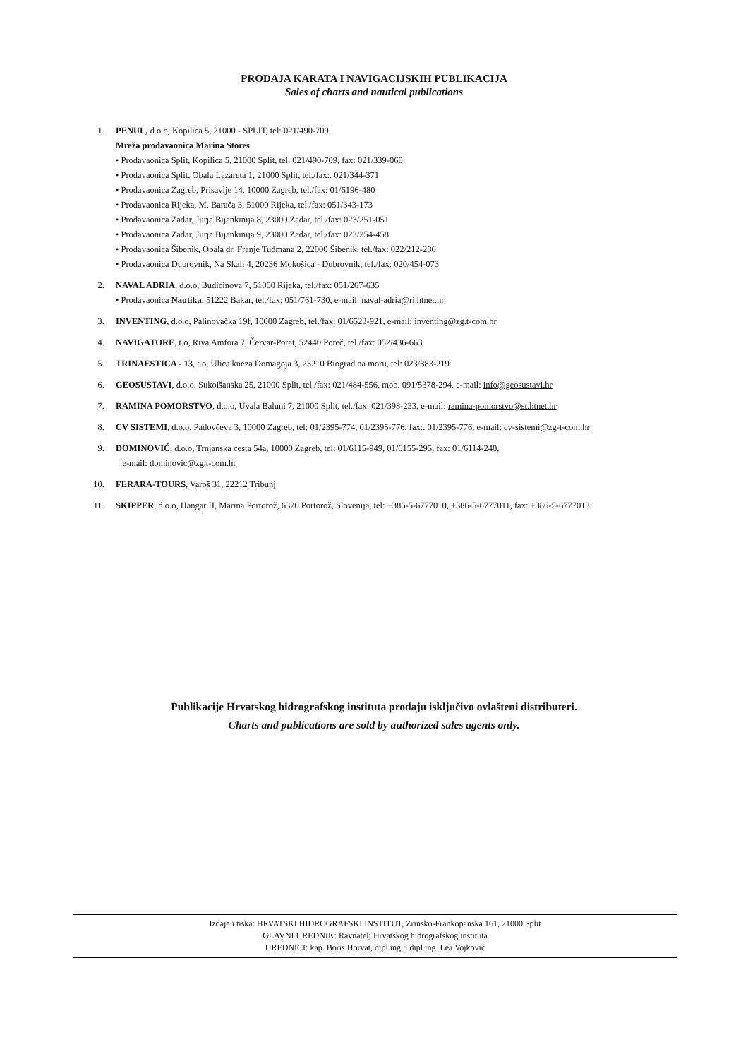PRODAJA KARATA I NAVIGACIJSKIH PUBLIKACIJA
Sales of charts and nautical publications
1. PENUL, d.o.o, Kopilica 5, 21000 - SPLIT, tel: 021/490-709
Mreža prodavaonica Marina Stores
• Prodavaonica Split, Kopilica 5, 21000 Split, tel. 021/490-709, fax: 021/339-060
• Prodavaonica Split, Obala Lazareta 1, 21000 Split, tel./fax:. 021/344-371
• Prodavaonica Zagreb, Prisavlje 14, 10000 Zagreb, tel./fax: 01/6196-480
• Prodavaonica Rijeka, M. Barača 3, 51000 Rijeka, tel./fax: 051/343-173
• Prodavaonica Zadar, Jurja Bijankinija 8, 23000 Zadar, tel./fax: 023/251-051
• Prodavaonica Zadar, Jurja Bijankinija 9, 23000 Zadar, tel./fax: 023/254-458
• Prodavaonica Šibenik, Obala dr. Franje Tuđmana 2, 22000 Šibenik, tel./fax: 022/212-286
• Prodavaonica Dubrovnik, Na Skali 4, 20236 Mokošica - Dubrovnik, tel./fax: 020/454-073
2. NAVAL ADRIA, d.o.o, Budicinova 7, 51000 Rijeka, tel./fax: 051/267-635
• Prodavaonica Nautika, 51222 Bakar, tel./fax: 051/761-730, e-mail: naval-adria@ri.htnet.hr
3. INVENTING, d.o.o, Palinovačka 19f, 10000 Zagreb, tel./fax: 01/6523-921, e-mail: inventing@zg.t-com.hr
4. NAVIGATORE, t.o, Riva Amfora 7, Červar-Porat, 52440 Poreč, tel./fax: 052/436-663
5. TRINAESTICA - 13, t.o, Ulica kneza Domagoja 3, 23210 Biograd na moru, tel: 023/383-219
6. GEOSUSTAVI, d.o.o. Sukoišanska 25, 21000 Split, tel./fax: 021/484-556, mob. 091/5378-294, e-mail: info@geosustavi.hr
7. RAMINA POMORSTVO, d.o.o, Uvala Baluni 7, 21000 Split, tel./fax: 021/398-233, e-mail: ramina-pomorstvo@st.htnet.hr
8. CV SISTEMI, d.o.o, Padovčeva 3, 10000 Zagreb, tel: 01/2395-774, 01/2395-776, fax:. 01/2395-776, e-mail: cv-sistemi@zg-t-com.hr
9. DOMINOVIĆ, d.o.o, Trnjanska cesta 54a, 10000 Zagreb, tel: 01/6115-949, 01/6155-295, fax: 01/6114-240,
e-mail: dominovic@zg.t-com.hr
10. FERARA-TOURS, Varoš 31, 22212 Tribunj
11. SKIPPER, d.o.o, Hangar II, Marina Portorož, 6320 Portorož, Slovenija, tel: +386-5-6777010, +386-5-6777011, fax: +386-5-6777013.
Publikacije Hrvatskog hidrografskog instituta prodaju isključivo ovlašteni distributeri.
Charts and publications are sold by authorized sales agents only.
Izdaje i tiska: HRVATSKI HIDROGRAFSKI INSTITUT, Zrinsko-Frankopanska 161, 21000 Split
GLAVNI UREDNIK: Ravnatelj Hrvatskog hidrografskog instituta
UREDNICI: kap. Boris Horvat, dipl.ing. i dipl.ing. Lea Vojković